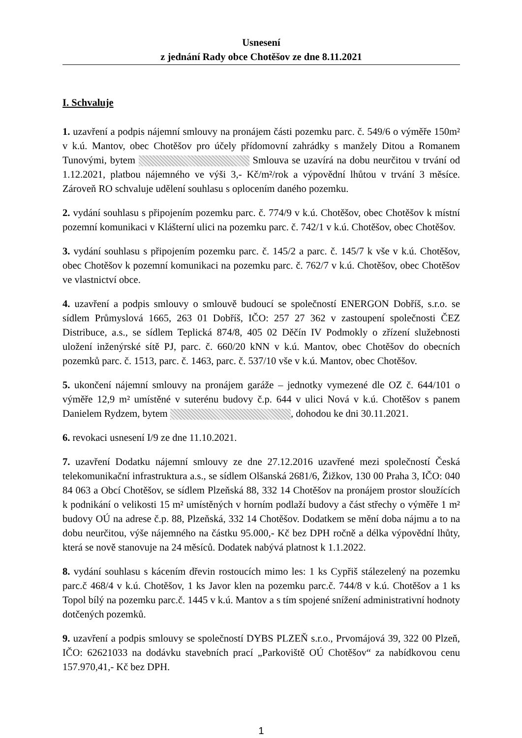Usnesení
z jednání Rady obce Chotěšov ze dne 8.11.2021
I. Schvaluje
1. uzavření a podpis nájemní smlouvy na pronájem části pozemku parc. č. 549/6 o výměře 150m² v k.ú. Mantov, obec Chotěšov pro účely přídomovní zahrádky s manžely Ditou a Romanem Tunovými, bytem Smlouva se uzavírá na dobu neurčitou v trvání od 1.12.2021, platbou nájemného ve výši 3,- Kč/m²/rok a výpovědní lhůtou v trvání 3 měsíce. Zároveň RO schvaluje udělení souhlasu s oplocením daného pozemku.
2. vydání souhlasu s připojením pozemku parc. č. 774/9 v k.ú. Chotěšov, obec Chotěšov k místní pozemní komunikaci v Klášterní ulici na pozemku parc. č. 742/1 v k.ú. Chotěšov, obec Chotěšov.
3. vydání souhlasu s připojením pozemku parc. č. 145/2 a parc. č. 145/7 k vše v k.ú. Chotěšov, obec Chotěšov k pozemní komunikaci na pozemku parc. č. 762/7 v k.ú. Chotěšov, obec Chotěšov ve vlastnictví obce.
4. uzavření a podpis smlouvy o smlouvě budoucí se společností ENERGON Dobříš, s.r.o. se sídlem Průmyslová 1665, 263 01 Dobříš, IČO: 257 27 362 v zastoupení společnosti ČEZ Distribuce, a.s., se sídlem Teplická 874/8, 405 02 Děčín IV Podmokly o zřízení služebnosti uložení inženýrské sítě PJ, parc. č. 660/20 kNN v k.ú. Mantov, obec Chotěšov do obecních pozemků parc. č. 1513, parc. č. 1463, parc. č. 537/10 vše v k.ú. Mantov, obec Chotěšov.
5. ukončení nájemní smlouvy na pronájem garáže – jednotky vymezené dle OZ č. 644/101 o výměře 12,9 m² umístěné v suterénu budovy č.p. 644 v ulici Nová v k.ú. Chotěšov s panem Danielem Rydzem, bytem , dohodou ke dni 30.11.2021.
6. revokaci usnesení I/9 ze dne 11.10.2021.
7. uzavření Dodatku nájemní smlouvy ze dne 27.12.2016 uzavřené mezi společností Česká telekomunikační infrastruktura a.s., se sídlem Olšanská 2681/6, Žižkov, 130 00 Praha 3, IČO: 040 84 063 a Obcí Chotěšov, se sídlem Plzeňská 88, 332 14 Chotěšov na pronájem prostor sloužících k podnikání o velikosti 15 m² umístěných v horním podlaží budovy a část střechy o výměře 1 m² budovy OÚ na adrese č.p. 88, Plzeňská, 332 14 Chotěšov. Dodatkem se mění doba nájmu a to na dobu neurčitou, výše nájemného na částku 95.000,- Kč bez DPH ročně a délka výpovědní lhůty, která se nově stanovuje na 24 měsíců. Dodatek nabývá platnost k 1.1.2022.
8. vydání souhlasu s kácením dřevin rostoucích mimo les: 1 ks Cypřiš stálezelený na pozemku parc.č 468/4 v k.ú. Chotěšov, 1 ks Javor klen na pozemku parc.č. 744/8 v k.ú. Chotěšov a 1 ks Topol bílý na pozemku parc.č. 1445 v k.ú. Mantov a s tím spojené snížení administrativní hodnoty dotčených pozemků.
9. uzavření a podpis smlouvy se společností DYBS PLZEŇ s.r.o., Prvomájová 39, 322 00 Plzeň, IČO: 62621033 na dodávku stavebních prací „Parkoviště OÚ Chotěšov“ za nabídkovou cenu 157.970,41,- Kč bez DPH.
1